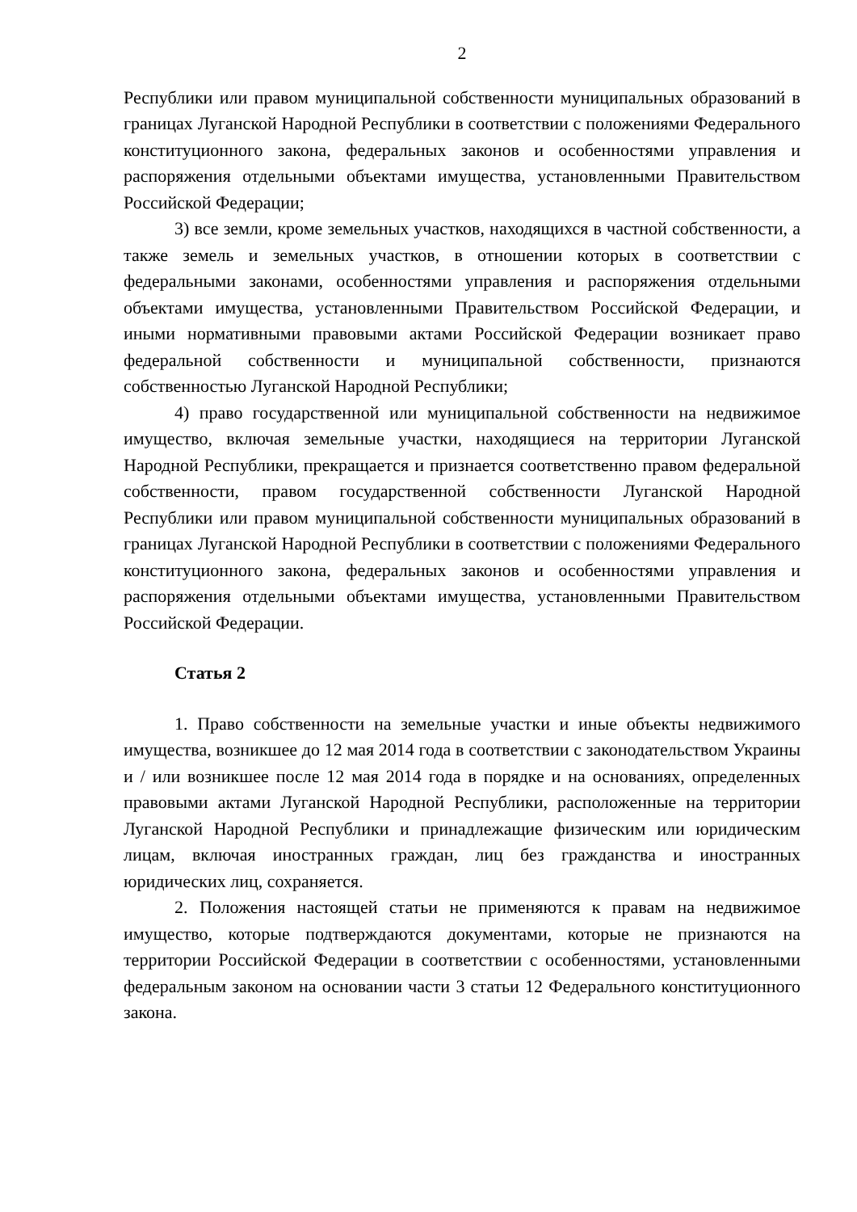2
Республики или правом муниципальной собственности муниципальных образований в границах Луганской Народной Республики в соответствии с положениями Федерального конституционного закона, федеральных законов и особенностями управления и распоряжения отдельными объектами имущества, установленными Правительством Российской Федерации;
3) все земли, кроме земельных участков, находящихся в частной собственности, а также земель и земельных участков, в отношении которых в соответствии с федеральными законами, особенностями управления и распоряжения отдельными объектами имущества, установленными Правительством Российской Федерации, и иными нормативными правовыми актами Российской Федерации возникает право федеральной собственности и муниципальной собственности, признаются собственностью Луганской Народной Республики;
4) право государственной или муниципальной собственности на недвижимое имущество, включая земельные участки, находящиеся на территории Луганской Народной Республики, прекращается и признается соответственно правом федеральной собственности, правом государственной собственности Луганской Народной Республики или правом муниципальной собственности муниципальных образований в границах Луганской Народной Республики в соответствии с положениями Федерального конституционного закона, федеральных законов и особенностями управления и распоряжения отдельными объектами имущества, установленными Правительством Российской Федерации.
Статья 2
1. Право собственности на земельные участки и иные объекты недвижимого имущества, возникшее до 12 мая 2014 года в соответствии с законодательством Украины и / или возникшее после 12 мая 2014 года в порядке и на основаниях, определенных правовыми актами Луганской Народной Республики, расположенные на территории Луганской Народной Республики и принадлежащие физическим или юридическим лицам, включая иностранных граждан, лиц без гражданства и иностранных юридических лиц, сохраняется.
2. Положения настоящей статьи не применяются к правам на недвижимое имущество, которые подтверждаются документами, которые не признаются на территории Российской Федерации в соответствии с особенностями, установленными федеральным законом на основании части 3 статьи 12 Федерального конституционного закона.